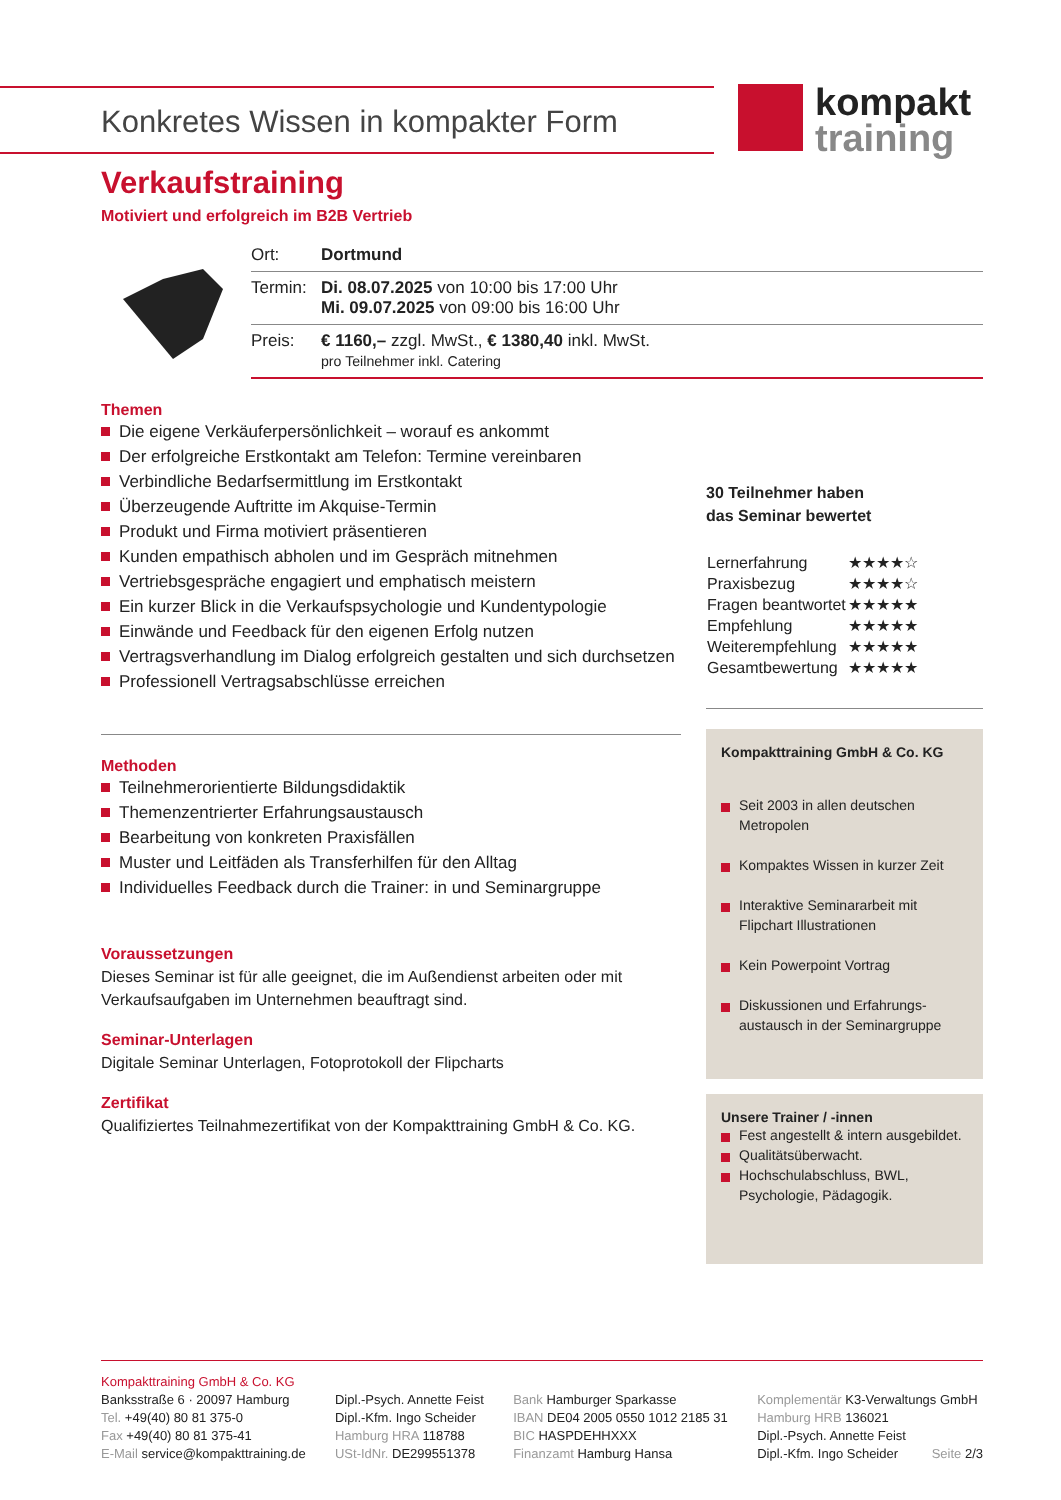Konkretes Wissen in kompakter Form
kompakt
training
Verkaufstraining
Motiviert und erfolgreich im B2B Vertrieb
| Ort: | Dortmund |
| Termin: | Di. 08.07.2025 von 10:00 bis 17:00 Uhr Mi. 09.07.2025 von 09:00 bis 16:00 Uhr |
| Preis: | € 1160,– zzgl. MwSt., € 1380,40 inkl. MwSt. pro Teilnehmer inkl. Catering |
Themen
Die eigene Verkäuferpersönlichkeit – worauf es ankommt
Der erfolgreiche Erstkontakt am Telefon: Termine vereinbaren
Verbindliche Bedarfsermittlung im Erstkontakt
Überzeugende Auftritte im Akquise-Termin
Produkt und Firma motiviert präsentieren
Kunden empathisch abholen und im Gespräch mitnehmen
Vertriebsgespräche engagiert und emphatisch meistern
Ein kurzer Blick in die Verkaufspsychologie und Kundentypologie
Einwände und Feedback für den eigenen Erfolg nutzen
Vertragsverhandlung im Dialog erfolgreich gestalten und sich durchsetzen
Professionell Vertragsabschlüsse erreichen
Methoden
Teilnehmerorientierte Bildungsdidaktik
Themenzentrierter Erfahrungsaustausch
Bearbeitung von konkreten Praxisfällen
Muster und Leitfäden als Transferhilfen für den Alltag
Individuelles Feedback durch die Trainer: in und Seminargruppe
Voraussetzungen
Dieses Seminar ist für alle geeignet, die im Außendienst arbeiten oder mit Verkaufsaufgaben im Unternehmen beauftragt sind.
Seminar-Unterlagen
Digitale Seminar Unterlagen, Fotoprotokoll der Flipcharts
Zertifikat
Qualifiziertes Teilnahmezertifikat von der Kompakttraining GmbH & Co. KG.
30 Teilnehmer haben
das Seminar bewertet
| Lernerfahrung | ★★★★☆ |
| Praxisbezug | ★★★★☆ |
| Fragen beantwortet | ★★★★★ |
| Empfehlung | ★★★★★ |
| Weiterempfehlung | ★★★★★ |
| Gesamtbewertung | ★★★★★ |
Kompakttraining GmbH & Co. KG
Seit 2003 in allen deutschen Metropolen
Kompaktes Wissen in kurzer Zeit
Interaktive Seminararbeit mit Flipchart Illustrationen
Kein Powerpoint Vortrag
Diskussionen und Erfahrungs-austausch in der Seminargruppe
Unsere Trainer / -innen
Fest angestellt & intern ausgebildet.
Qualitätsüberwacht.
Hochschulabschluss, BWL, Psychologie, Pädagogik.
Kompakttraining GmbH & Co. KG
Banksstraße 6 · 20097 Hamburg
Tel. +49(40) 80 81 375-0
Fax +49(40) 80 81 375-41
E-Mail service@kompakttraining.de
Dipl.-Psych. Annette Feist
Dipl.-Kfm. Ingo Scheider
Hamburg HRA 118788
USt-IdNr. DE299551378
Bank Hamburger Sparkasse
IBAN DE04 2005 0550 1012 2185 31
BIC HASPDEHHXXX
Finanzamt Hamburg Hansa
Komplementär K3-Verwaltungs GmbH
Hamburg HRB 136021
Dipl.-Psych. Annette Feist
Dipl.-Kfm. Ingo Scheider Seite 2/3